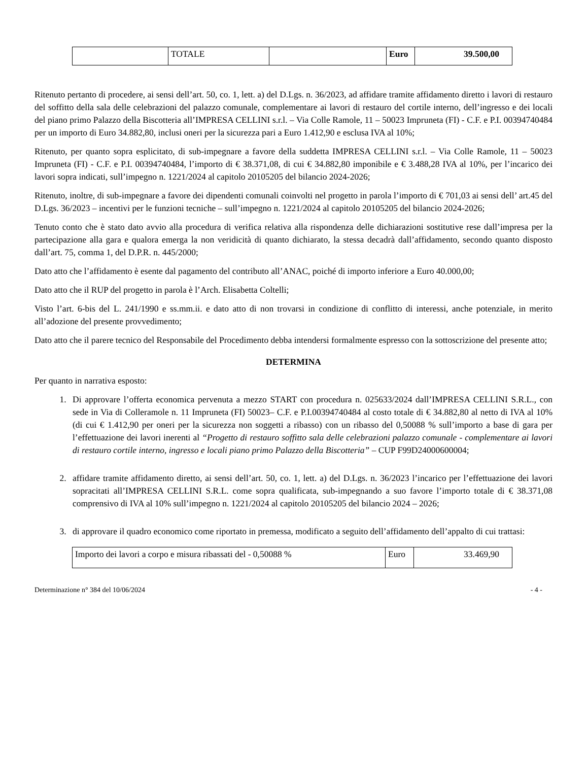| | TOTALE | | Euro | 39.500,00 |
Ritenuto pertanto di procedere, ai sensi dell’art. 50, co. 1, lett. a) del D.Lgs. n. 36/2023, ad affidare tramite affidamento diretto i lavori di restauro del soffitto della sala delle celebrazioni del palazzo comunale, complementare ai lavori di restauro del cortile interno, dell’ingresso e dei locali del piano primo Palazzo della Biscotteria all’IMPRESA CELLINI s.r.l. – Via Colle Ramole, 11 – 50023 Impruneta (FI) - C.F. e P.I. 00394740484 per un importo di Euro 34.882,80, inclusi oneri per la sicurezza pari a Euro 1.412,90 e esclusa IVA al 10%;
Ritenuto, per quanto sopra esplicitato, di sub-impegnare a favore della suddetta IMPRESA CELLINI s.r.l. – Via Colle Ramole, 11 – 50023 Impruneta (FI) - C.F. e P.I. 00394740484, l’importo di € 38.371,08, di cui € 34.882,80 imponibile e € 3.488,28 IVA al 10%, per l’incarico dei lavori sopra indicati, sull’impegno n. 1221/2024 al capitolo 20105205 del bilancio 2024-2026;
Ritenuto, inoltre, di sub-impegnare a favore dei dipendenti comunali coinvolti nel progetto in parola l’importo di € 701,03 ai sensi dell’ art.45 del D.Lgs. 36/2023 – incentivi per le funzioni tecniche – sull’impegno n. 1221/2024 al capitolo 20105205 del bilancio 2024-2026;
Tenuto conto che è stato dato avvio alla procedura di verifica relativa alla rispondenza delle dichiarazioni sostitutive rese dall’impresa per la partecipazione alla gara e qualora emerga la non veridicità di quanto dichiarato, la stessa decadrà dall’affidamento, secondo quanto disposto dall’art. 75, comma 1, del D.P.R. n. 445/2000;
Dato atto che l’affidamento è esente dal pagamento del contributo all’ANAC, poiché di importo inferiore a Euro 40.000,00;
Dato atto che il RUP del progetto in parola è l’Arch. Elisabetta Coltelli;
Visto l’art. 6-bis del L. 241/1990 e ss.mm.ii. e dato atto di non trovarsi in condizione di conflitto di interessi, anche potenziale, in merito all’adozione del presente provvedimento;
Dato atto che il parere tecnico del Responsabile del Procedimento debba intendersi formalmente espresso con la sottoscrizione del presente atto;
DETERMINA
Per quanto in narrativa esposto:
1. Di approvare l’offerta economica pervenuta a mezzo START con procedura n. 025633/2024 dall’IMPRESA CELLINI S.R.L., con sede in Via di Colleramole n. 11 Impruneta (FI) 50023– C.F. e P.I.00394740484 al costo totale di € 34.882,80 al netto di IVA al 10% (di cui € 1.412,90 per oneri per la sicurezza non soggetti a ribasso) con un ribasso del 0,50088 % sull’importo a base di gara per l’effettuazione dei lavori inerenti al “Progetto di restauro soffitto sala delle celebrazioni palazzo comunale - complementare ai lavori di restauro cortile interno, ingresso e locali piano primo Palazzo della Biscotteria” – CUP F99D24000600004;
2. affidare tramite affidamento diretto, ai sensi dell’art. 50, co. 1, lett. a) del D.Lgs. n. 36/2023 l’incarico per l’effettuazione dei lavori sopracitati all’IMPRESA CELLINI S.R.L. come sopra qualificata, sub-impegnando a suo favore l’importo totale di € 38.371,08 comprensivo di IVA al 10% sull’impegno n. 1221/2024 al capitolo 20105205 del bilancio 2024 – 2026;
3. di approvare il quadro economico come riportato in premessa, modificato a seguito dell’affidamento dell’appalto di cui trattasi:
| Importo dei lavori a corpo e misura ribassati del - 0,50088 % | Euro | 33.469,90 |
Determinazione n° 384 del 10/06/2024 - 4 -